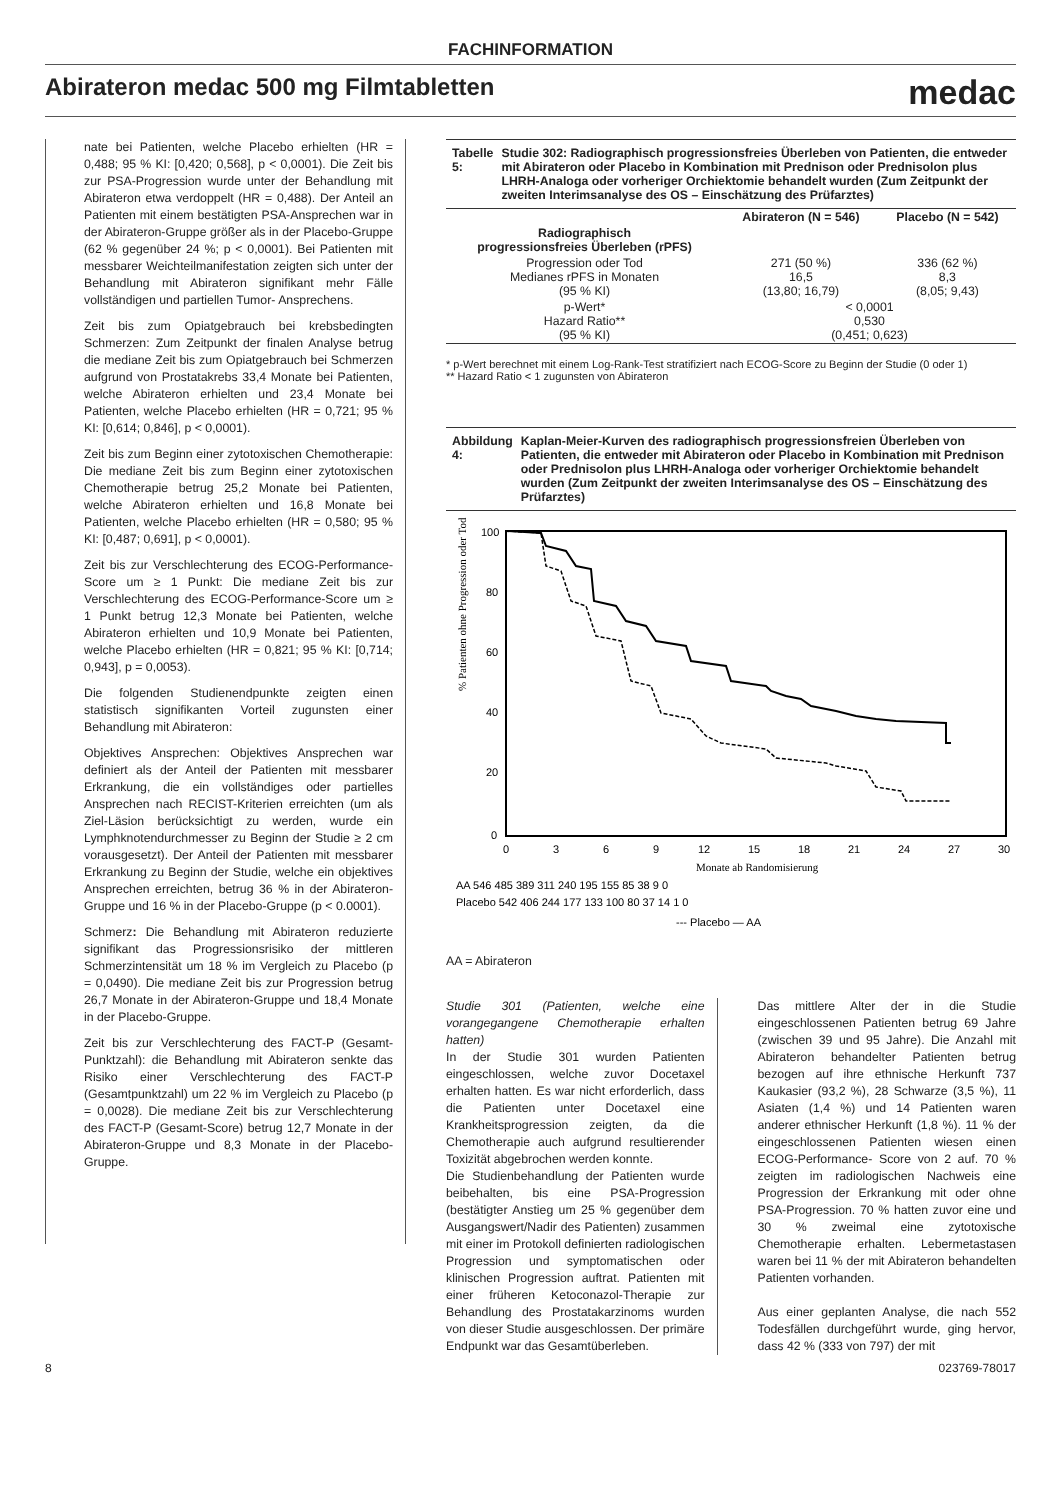FACHINFORMATION
Abirateron medac 500 mg Filmtabletten
medac
nate bei Patienten, welche Placebo erhielten (HR = 0,488; 95 % KI: [0,420; 0,568], p < 0,0001). Die Zeit bis zur PSA-Progression wurde unter der Behandlung mit Abirateron etwa verdoppelt (HR = 0,488). Der Anteil an Patienten mit einem bestätigten PSA-Ansprechen war in der Abirateron-Gruppe größer als in der Placebo-Gruppe (62 % gegenüber 24 %; p < 0,0001). Bei Patienten mit messbarer Weichteilmanifestation zeigten sich unter der Behandlung mit Abirateron signifikant mehr Fälle vollständigen und partiellen Tumor- Ansprechens.
Zeit bis zum Opiatgebrauch bei krebsbedingten Schmerzen: Zum Zeitpunkt der finalen Analyse betrug die mediane Zeit bis zum Opiatgebrauch bei Schmerzen aufgrund von Prostatakrebs 33,4 Monate bei Patienten, welche Abirateron erhielten und 23,4 Monate bei Patienten, welche Placebo erhielten (HR = 0,721; 95 % KI: [0,614; 0,846], p < 0,0001).
Zeit bis zum Beginn einer zytotoxischen Chemotherapie: Die mediane Zeit bis zum Beginn einer zytotoxischen Chemotherapie betrug 25,2 Monate bei Patienten, welche Abirateron erhielten und 16,8 Monate bei Patienten, welche Placebo erhielten (HR = 0,580; 95 % KI: [0,487; 0,691], p < 0,0001).
Zeit bis zur Verschlechterung des ECOG-Performance-Score um ≥ 1 Punkt: Die mediane Zeit bis zur Verschlechterung des ECOG-Performance-Score um ≥ 1 Punkt betrug 12,3 Monate bei Patienten, welche Abirateron erhielten und 10,9 Monate bei Patienten, welche Placebo erhielten (HR = 0,821; 95 % KI: [0,714; 0,943], p = 0,0053).
Die folgenden Studienendpunkte zeigten einen statistisch signifikanten Vorteil zugunsten einer Behandlung mit Abirateron:
Objektives Ansprechen: Objektives Ansprechen war definiert als der Anteil der Patienten mit messbarer Erkrankung, die ein vollständiges oder partielles Ansprechen nach RECIST-Kriterien erreichten (um als Ziel-Läsion berücksichtigt zu werden, wurde ein Lymphknotendurchmesser zu Beginn der Studie ≥ 2 cm vorausgesetzt). Der Anteil der Patienten mit messbarer Erkrankung zu Beginn der Studie, welche ein objektives Ansprechen erreichten, betrug 36 % in der Abirateron-Gruppe und 16 % in der Placebo-Gruppe (p < 0.0001).
Schmerz: Die Behandlung mit Abirateron reduzierte signifikant das Progressionsrisiko der mittleren Schmerzintensität um 18 % im Vergleich zu Placebo (p = 0,0490). Die mediane Zeit bis zur Progression betrug 26,7 Monate in der Abirateron-Gruppe und 18,4 Monate in der Placebo-Gruppe.
Zeit bis zur Verschlechterung des FACT-P (Gesamt-Punktzahl): die Behandlung mit Abirateron senkte das Risiko einer Verschlechterung des FACT-P (Gesamtpunktzahl) um 22 % im Vergleich zu Placebo (p = 0,0028). Die mediane Zeit bis zur Verschlechterung des FACT-P (Gesamt-Score) betrug 12,7 Monate in der Abirateron-Gruppe und 8,3 Monate in der Placebo-Gruppe.
Tabelle 5: Studie 302: Radiographisch progressionsfreies Überleben von Patienten, die entweder mit Abirateron oder Placebo in Kombination mit Prednison oder Prednisolon plus LHRH-Analoga oder vorheriger Orchiektomie behandelt wurden (Zum Zeitpunkt der zweiten Interimsanalyse des OS – Einschätzung des Prüfarztes)
| | Abirateron (N = 546) | Placebo (N = 542) |
| --- | --- | --- |
| Radiographisch progressionsfreies Überleben (rPFS) | | |
| Progression oder Tod Medianes rPFS in Monaten (95 % KI) | 271 (50 %) 16,5 (13,80; 16,79) | 336 (62 %) 8,3 (8,05; 9,43) |
| p-Wert* Hazard Ratio** (95 % KI) | < 0,0001 0,530 (0,451; 0,623) | |
* p-Wert berechnet mit einem Log-Rank-Test stratifiziert nach ECOG-Score zu Beginn der Studie (0 oder 1)
** Hazard Ratio < 1 zugunsten von Abirateron
Abbildung 4: Kaplan-Meier-Kurven des radiographisch progressionsfreien Überleben von Patienten, die entweder mit Abirateron oder Placebo in Kombination mit Prednison oder Prednisolon plus LHRH-Analoga oder vorheriger Orchiektomie behandelt wurden (Zum Zeitpunkt der zweiten Interimsanalyse des OS – Einschätzung des Prüfarztes)
% Patienten ohne Progression oder Tod
100
80
60
40
20
0
0
3
6
9
12
15
18
21
24
27
30
Monate ab Randomisierung
AA 546 485 389 311 240 195 155 85 38 9 0
Placebo 542 406 244 177 133 100 80 37 14 1 0
--- Placebo — AA
AA = Abirateron
Studie 301 (Patienten, welche eine vorangegangene Chemotherapie erhalten hatten)
In der Studie 301 wurden Patienten eingeschlossen, welche zuvor Docetaxel erhalten hatten. Es war nicht erforderlich, dass die Patienten unter Docetaxel eine Krankheitsprogression zeigten, da die Chemotherapie auch aufgrund resultierender Toxizität abgebrochen werden konnte.
Die Studienbehandlung der Patienten wurde beibehalten, bis eine PSA-Progression (bestätigter Anstieg um 25 % gegenüber dem Ausgangswert/Nadir des Patienten) zusammen mit einer im Protokoll definierten radiologischen Progression und symptomatischen oder klinischen Progression auftrat. Patienten mit einer früheren Ketoconazol-Therapie zur Behandlung des Prostatakarzinoms wurden von dieser Studie ausgeschlossen. Der primäre Endpunkt war das Gesamtüberleben.
Das mittlere Alter der in die Studie eingeschlossenen Patienten betrug 69 Jahre (zwischen 39 und 95 Jahre). Die Anzahl mit Abirateron behandelter Patienten betrug bezogen auf ihre ethnische Herkunft 737 Kaukasier (93,2 %), 28 Schwarze (3,5 %), 11 Asiaten (1,4 %) und 14 Patienten waren anderer ethnischer Herkunft (1,8 %). 11 % der eingeschlossenen Patienten wiesen einen ECOG-Performance- Score von 2 auf. 70 % zeigten im radiologischen Nachweis eine Progression der Erkrankung mit oder ohne PSA-Progression. 70 % hatten zuvor eine und 30 % zweimal eine zytotoxische Chemotherapie erhalten. Lebermetastasen waren bei 11 % der mit Abirateron behandelten Patienten vorhanden.
Aus einer geplanten Analyse, die nach 552 Todesfällen durchgeführt wurde, ging hervor, dass 42 % (333 von 797) der mit
8 023769-78017